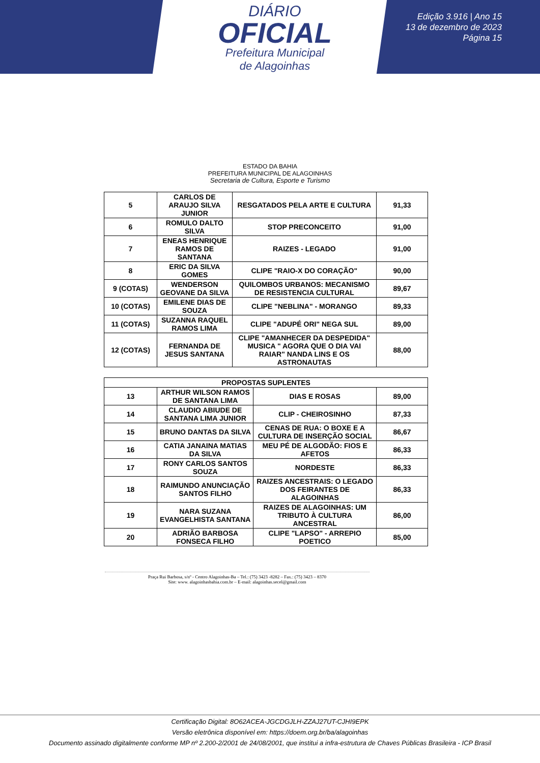DIÁRIO
OFICIAL
Prefeitura Municipal
de Alagoinhas
Edição 3.916 | Ano 15
13 de dezembro de 2023
Página 15
ESTADO DA BAHIA
PREFEITURA MUNICIPAL DE ALAGOINHAS
Secretaria de Cultura, Esporte e Turismo
| 5 | CARLOS DE ARAUJO SILVA JUNIOR | RESGATADOS PELA ARTE E CULTURA | 91,33 |
| 6 | ROMULO DALTO SILVA | STOP PRECONCEITO | 91,00 |
| 7 | ENEAS HENRIQUE RAMOS DE SANTANA | RAIZES - LEGADO | 91,00 |
| 8 | ERIC DA SILVA GOMES | CLIPE "RAIO-X DO CORAÇÃO" | 90,00 |
| 9 (COTAS) | WENDERSON GEOVANE DA SILVA | QUILOMBOS URBANOS: MECANISMO DE RESISTENCIA CULTURAL | 89,67 |
| 10 (COTAS) | EMILENE DIAS DE SOUZA | CLIPE "NEBLINA" - MORANGO | 89,33 |
| 11 (COTAS) | SUZANNA RAQUEL RAMOS LIMA | CLIPE "ADUPÉ ORI" NEGA SUL | 89,00 |
| 12 (COTAS) | FERNANDA DE JESUS SANTANA | CLIPE "AMANHECER DA DESPEDIDA" MUSICA " AGORA QUE O DIA VAI RAIAR" NANDA LINS E OS ASTRONAUTAS | 88,00 |
| PROPOSTAS SUPLENTES | | | |
| --- | --- | --- | --- |
| 13 | ARTHUR WILSON RAMOS DE SANTANA LIMA | DIAS E ROSAS | 89,00 |
| 14 | CLAUDIO ABIUDE DE SANTANA LIMA JUNIOR | CLIP - CHEIROSINHO | 87,33 |
| 15 | BRUNO DANTAS DA SILVA | CENAS DE RUA: O BOXE E A CULTURA DE INSERÇÃO SOCIAL | 86,67 |
| 16 | CATIA JANAINA MATIAS DA SILVA | MEU PÉ DE ALGODÃO: FIOS E AFETOS | 86,33 |
| 17 | RONY CARLOS SANTOS SOUZA | NORDESTE | 86,33 |
| 18 | RAIMUNDO ANUNCIAÇÃO SANTOS FILHO | RAIZES ANCESTRAIS: O LEGADO DOS FEIRANTES DE ALAGOINHAS | 86,33 |
| 19 | NARA SUZANA EVANGELHISTA SANTANA | RAIZES DE ALAGOINHAS: UM TRIBUTO À CULTURA ANCESTRAL | 86,00 |
| 20 | ADRIÃO BARBOSA FONSECA FILHO | CLIPE "LAPSO" - ARREPIO POETICO | 85,00 |
Praça Rui Barbosa, s/nº - Centro Alagoinhas-Ba – Tel.: (75) 3423 -8282 – Fax.: (75) 3423 – 8370
Site: www. alagoinhasbahia.com.br – E-mail: alagoinhas.secel@gmail.com
Certificação Digital: 8O62ACEA-JGCDGJLH-ZZAJ27UT-CJHI9EPK
Versão eletrônica disponível em: https://doem.org.br/ba/alagoinhas
Documento assinado digitalmente conforme MP nº 2.200-2/2001 de 24/08/2001, que institui a infra-estrutura de Chaves Públicas Brasileira - ICP Brasil